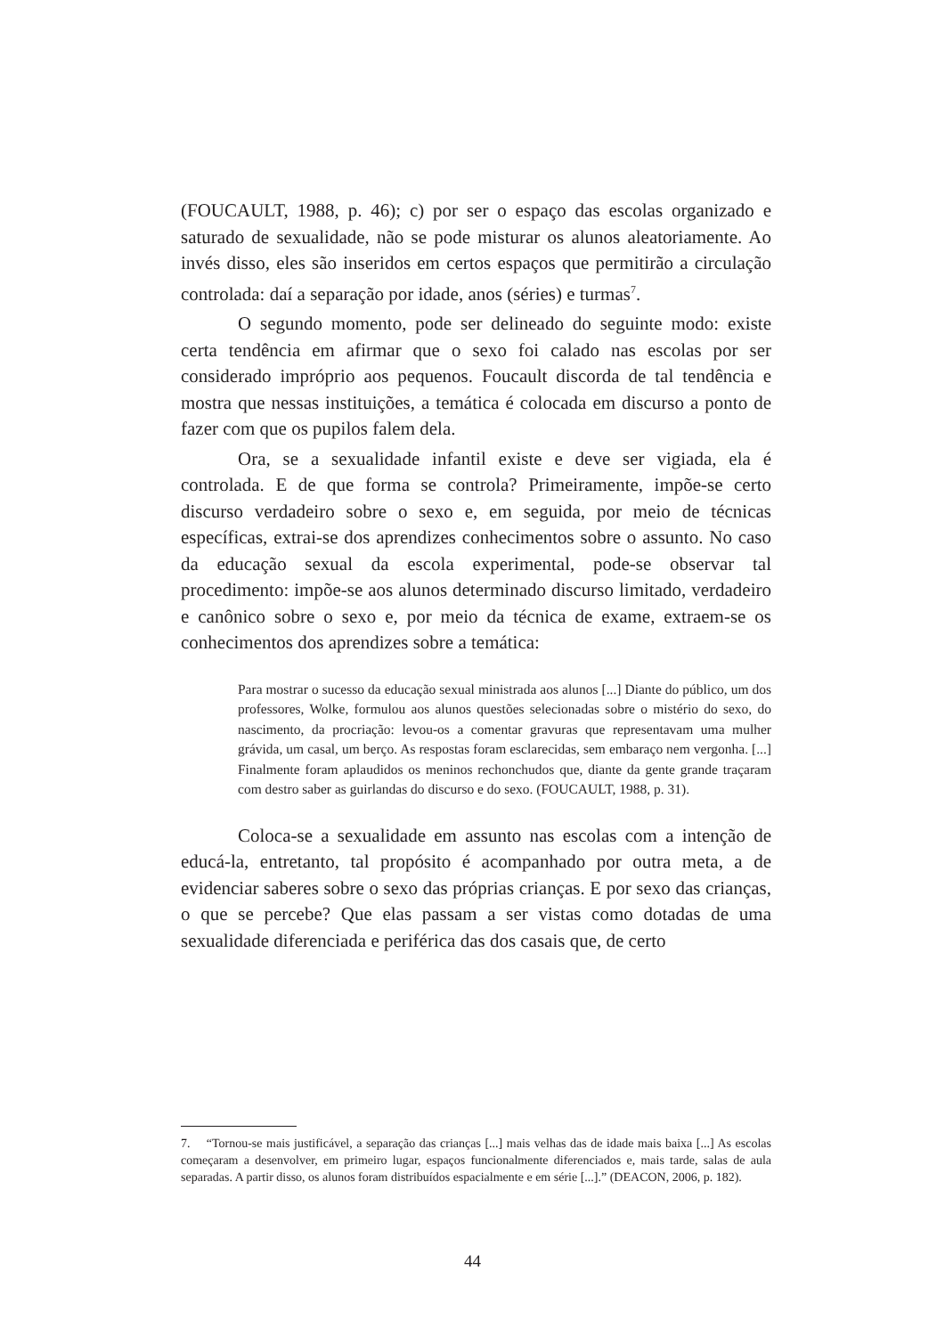(FOUCAULT, 1988, p. 46); c) por ser o espaço das escolas organizado e saturado de sexualidade, não se pode misturar os alunos aleatoriamente. Ao invés disso, eles são inseridos em certos espaços que permitirão a circulação controlada: daí a separação por idade, anos (séries) e turmas<sup>7</sup>.
O segundo momento, pode ser delineado do seguinte modo: existe certa tendência em afirmar que o sexo foi calado nas escolas por ser considerado impróprio aos pequenos. Foucault discorda de tal tendência e mostra que nessas instituições, a temática é colocada em discurso a ponto de fazer com que os pupilos falem dela.
Ora, se a sexualidade infantil existe e deve ser vigiada, ela é controlada. E de que forma se controla? Primeiramente, impõe-se certo discurso verdadeiro sobre o sexo e, em seguida, por meio de técnicas específicas, extrai-se dos aprendizes conhecimentos sobre o assunto. No caso da educação sexual da escola experimental, pode-se observar tal procedimento: impõe-se aos alunos determinado discurso limitado, verdadeiro e canônico sobre o sexo e, por meio da técnica de exame, extraem-se os conhecimentos dos aprendizes sobre a temática:
Para mostrar o sucesso da educação sexual ministrada aos alunos [...] Diante do público, um dos professores, Wolke, formulou aos alunos questões selecionadas sobre o mistério do sexo, do nascimento, da procriação: levou-os a comentar gravuras que representavam uma mulher grávida, um casal, um berço. As respostas foram esclarecidas, sem embaraço nem vergonha. [...] Finalmente foram aplaudidos os meninos rechonchudos que, diante da gente grande traçaram com destro saber as guirlandas do discurso e do sexo. (FOUCAULT, 1988, p. 31).
Coloca-se a sexualidade em assunto nas escolas com a intenção de educá-la, entretanto, tal propósito é acompanhado por outra meta, a de evidenciar saberes sobre o sexo das próprias crianças. E por sexo das crianças, o que se percebe? Que elas passam a ser vistas como dotadas de uma sexualidade diferenciada e periférica das dos casais que, de certo
7. “Tornou-se mais justificável, a separação das crianças [...] mais velhas das de idade mais baixa [...] As escolas começaram a desenvolver, em primeiro lugar, espaços funcionalmente diferenciados e, mais tarde, salas de aula separadas. A partir disso, os alunos foram distribuídos espacialmente e em série [...].” (DEACON, 2006, p. 182).
44